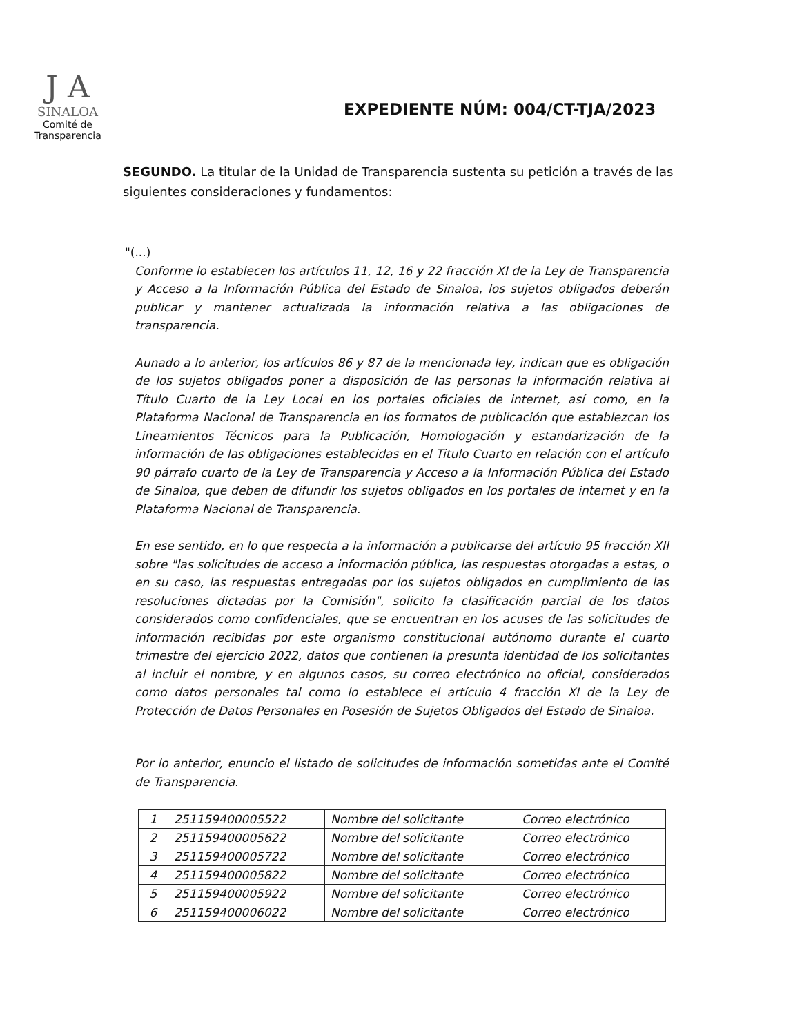J A
SINALOA
Comité de
Transparencia
EXPEDIENTE NÚM: 004/CT-TJA/2023
SEGUNDO. La titular de la Unidad de Transparencia sustenta su petición a través de las siguientes consideraciones y fundamentos:
"(...)
Conforme lo establecen los artículos 11, 12, 16 y 22 fracción XI de la Ley de Transparencia y Acceso a la Información Pública del Estado de Sinaloa, los sujetos obligados deberán publicar y mantener actualizada la información relativa a las obligaciones de transparencia.
Aunado a lo anterior, los artículos 86 y 87 de la mencionada ley, indican que es obligación de los sujetos obligados poner a disposición de las personas la información relativa al Título Cuarto de la Ley Local en los portales oficiales de internet, así como, en la Plataforma Nacional de Transparencia en los formatos de publicación que establezcan los Lineamientos Técnicos para la Publicación, Homologación y estandarización de la información de las obligaciones establecidas en el Titulo Cuarto en relación con el artículo 90 párrafo cuarto de la Ley de Transparencia y Acceso a la Información Pública del Estado de Sinaloa, que deben de difundir los sujetos obligados en los portales de internet y en la Plataforma Nacional de Transparencia.
En ese sentido, en lo que respecta a la información a publicarse del artículo 95 fracción XII sobre "las solicitudes de acceso a información pública, las respuestas otorgadas a estas, o en su caso, las respuestas entregadas por los sujetos obligados en cumplimiento de las resoluciones dictadas por la Comisión", solicito la clasificación parcial de los datos considerados como confidenciales, que se encuentran en los acuses de las solicitudes de información recibidas por este organismo constitucional autónomo durante el cuarto trimestre del ejercicio 2022, datos que contienen la presunta identidad de los solicitantes al incluir el nombre, y en algunos casos, su correo electrónico no oficial, considerados como datos personales tal como lo establece el artículo 4 fracción XI de la Ley de Protección de Datos Personales en Posesión de Sujetos Obligados del Estado de Sinaloa.
Por lo anterior, enuncio el listado de solicitudes de información sometidas ante el Comité de Transparencia.
| 1 | 251159400005522 | Nombre del solicitante | Correo electrónico |
| 2 | 251159400005622 | Nombre del solicitante | Correo electrónico |
| 3 | 251159400005722 | Nombre del solicitante | Correo electrónico |
| 4 | 251159400005822 | Nombre del solicitante | Correo electrónico |
| 5 | 251159400005922 | Nombre del solicitante | Correo electrónico |
| 6 | 251159400006022 | Nombre del solicitante | Correo electrónico |